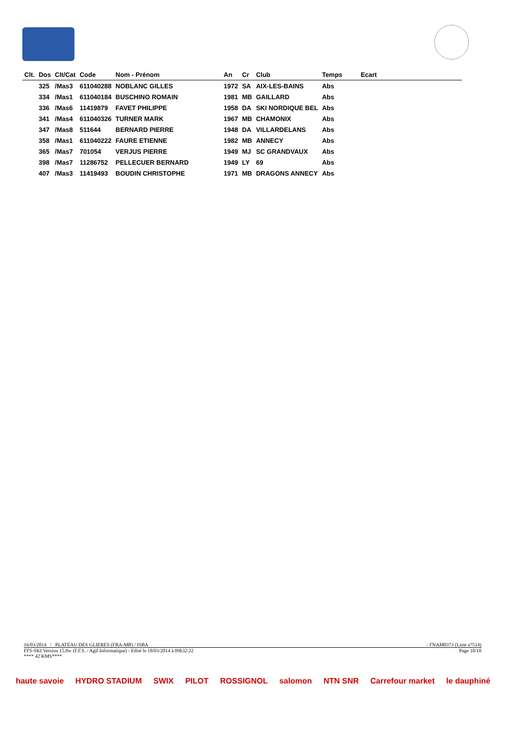| Clt. | Dos | Clt/Cat | Code | Nom - Prénom | An | Cr | Club | Temps | Ecart |
| --- | --- | --- | --- | --- | --- | --- | --- | --- | --- |
| | 325 | /Mas3 | 611040288 | NOBLANC GILLES | 1972 | SA | AIX-LES-BAINS | Abs | |
| | 334 | /Mas1 | 611040184 | BUSCHINO ROMAIN | 1981 | MB | GAILLARD | Abs | |
| | 336 | /Mas6 | 11419879 | FAVET PHILIPPE | 1958 | DA | SKI NORDIQUE BEL | Abs | |
| | 341 | /Mas4 | 611040326 | TURNER MARK | 1967 | MB | CHAMONIX | Abs | |
| | 347 | /Mas8 | 511644 | BERNARD PIERRE | 1948 | DA | VILLARDELANS | Abs | |
| | 358 | /Mas1 | 611040222 | FAURE ETIENNE | 1982 | MB | ANNECY | Abs | |
| | 365 | /Mas7 | 701054 | VERJUS PIERRE | 1949 | MJ | SC GRANDVAUX | Abs | |
| | 398 | /Mas7 | 11286752 | PELLECUER BERNARD | 1949 | LY | 69 | Abs | |
| | 407 | /Mas3 | 11419493 | BOUDIN CHRISTOPHE | 1971 | MB | DRAGONS ANNECY | Abs | |
16/03/2014 / PLATEAU DES GLIERES (FRA-MB) / ISBA - FNAM0373 (Liste n°514)
FFS-SKI Version 15.0w (F.F.S. / Agil Informatique) - Edité le 18/03/2014 à 09h32:22 Page 10/10
**** 42 KMS****
haute savoie HYDRO STADIUM SWIX PILOT ROSSIGNOL salomon NTN SNR Carrefour market le dauphiné